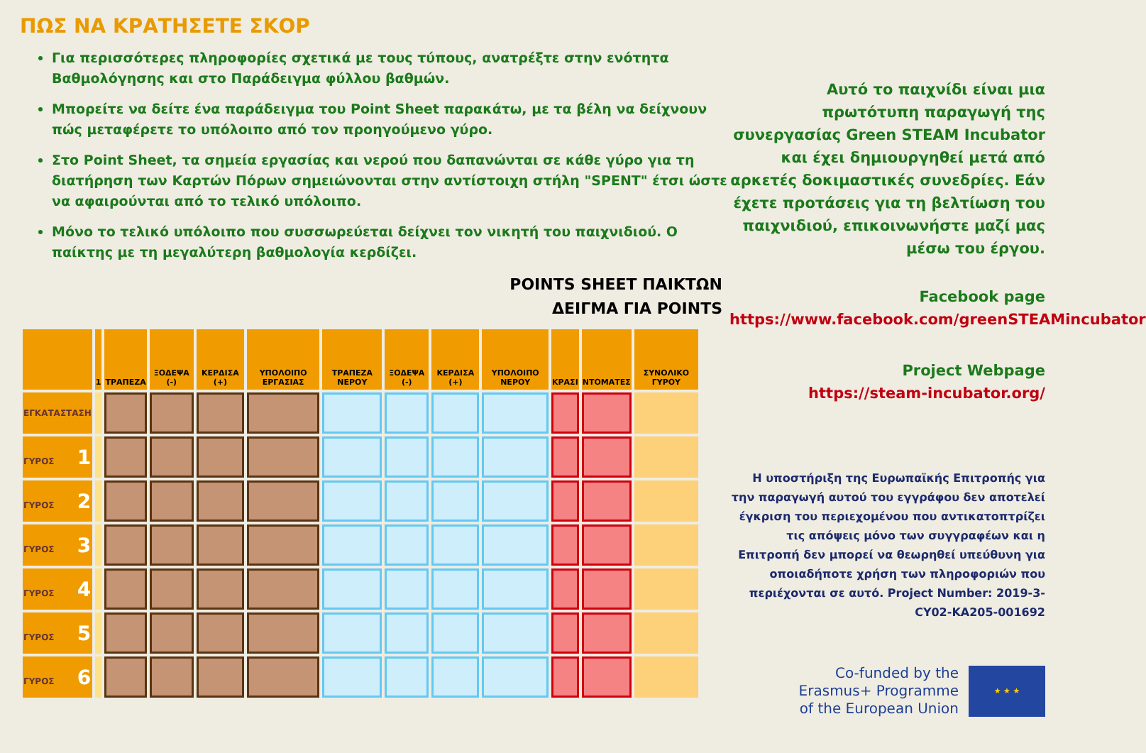ΠΩΣ ΝΑ ΚΡΑΤΗΣΕΤΕ ΣΚΟΡ
Για περισσότερες πληροφορίες σχετικά με τους τύπους, ανατρέξτε στην ενότητα Βαθμολόγησης και στο Παράδειγμα φύλλου βαθμών.
Μπορείτε να δείτε ένα παράδειγμα του Point Sheet παρακάτω, με τα βέλη να δείχνουν πώς μεταφέρετε το υπόλοιπο από τον προηγούμενο γύρο.
Στο Point Sheet, τα σημεία εργασίας και νερού που δαπανώνται σε κάθε γύρο για τη διατήρηση των Καρτών Πόρων σημειώνονται στην αντίστοιχη στήλη "SPENT" έτσι ώστε να αφαιρούνται από το τελικό υπόλοιπο.
Μόνο το τελικό υπόλοιπο που συσσωρεύεται δείχνει τον νικητή του παιχνιδιού. Ο παίκτης με τη μεγαλύτερη βαθμολογία κερδίζει.
POINTS SHEET ΠΑΙΚΤΩΝ
ΔΕΙΓΜΑ ΓΙΑ POINTS
| | 1 | ΤΡΑΠΕΖΑ | ΞΟΔΕΨΑ (-) | ΚΕΡΔΙΣΑ (+) | ΥΠΟΛΟΙΠΟ ΕΡΓΑΣΙΑΣ | ΤΡΑΠΕΖΑ ΝΕΡΟΥ | ΞΟΔΕΨΑ (-) | ΚΕΡΔΙΣΑ (+) | ΥΠΟΛΟΙΠΟ ΝΕΡΟΥ | ΚΡΑΣΙ | ΝΤΟΜΑΤΕΣ | ΣΥΝΟΛΙΚΟ ΓΥΡΟΥ |
| --- | --- | --- | --- | --- | --- | --- | --- | --- | --- | --- | --- | --- |
| ΕΓΚΑΤΑΣΤΑΣΗ | | | | | | | | | | | | |
| ΓΥΡΟΣ 1 | | | | | | | | | | | | |
| ΓΥΡΟΣ 2 | | | | | | | | | | | | |
| ΓΥΡΟΣ 3 | | | | | | | | | | | | |
| ΓΥΡΟΣ 4 | | | | | | | | | | | | |
| ΓΥΡΟΣ 5 | | | | | | | | | | | | |
| ΓΥΡΟΣ 6 | | | | | | | | | | | | |
Αυτό το παιχνίδι είναι μια πρωτότυπη παραγωγή της συνεργασίας Green STEAM Incubator και έχει δημιουργηθεί μετά από αρκετές δοκιμαστικές συνεδρίες. Εάν έχετε προτάσεις για τη βελτίωση του παιχνιδιού, επικοινωνήστε μαζί μας μέσω του έργου.
Facebook page
https://www.facebook.com/greenSTEAMincubator
Project Webpage
https://steam-incubator.org/
Η υποστήριξη της Ευρωπαϊκής Επιτροπής για την παραγωγή αυτού του εγγράφου δεν αποτελεί έγκριση του περιεχομένου που αντικατοπτρίζει τις απόψεις μόνο των συγγραφέων και η Επιτροπή δεν μπορεί να θεωρηθεί υπεύθυνη για οποιαδήποτε χρήση των πληροφοριών που περιέχονται σε αυτό. Project Number: 2019-3-CY02-KA205-001692
Co-funded by the
Erasmus+ Programme
of the European Union
★ ★ ★